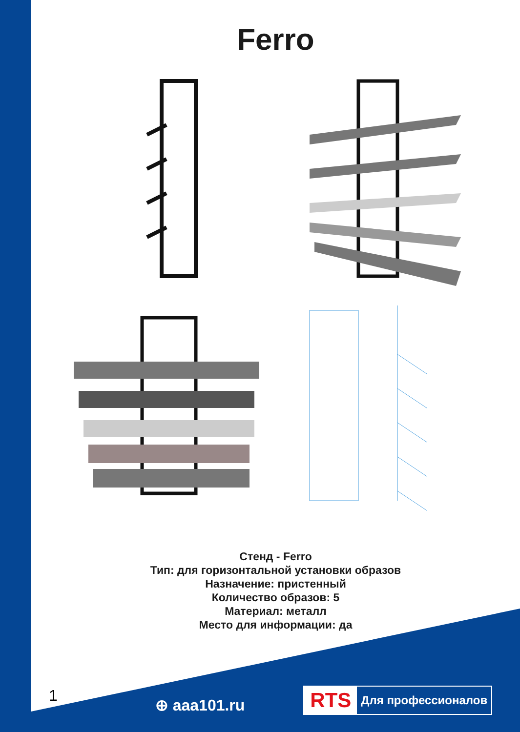Ferro
Стенд - Ferro
Тип: для горизонтальной установки образов
Назначение: пристенный
Количество образов: 5
Материал: металл
Место для информации: да
1 ⊕ aaa101.ru
RTS Для профессионалов